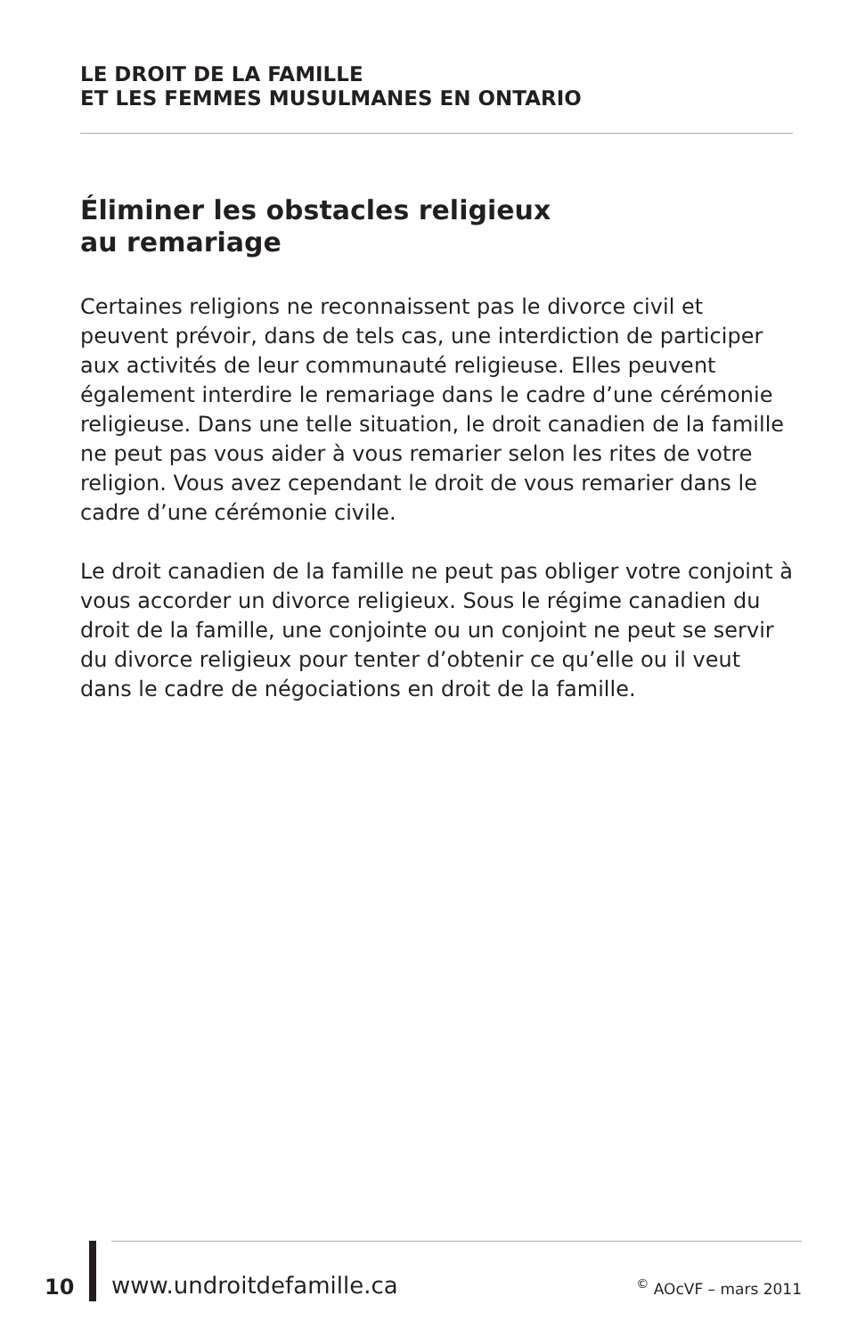LE DROIT DE LA FAMILLE
ET LES FEMMES MUSULMANES EN ONTARIO
Éliminer les obstacles religieux
au remariage
Certaines religions ne reconnaissent pas le divorce civil et peuvent prévoir, dans de tels cas, une interdiction de participer aux activités de leur communauté religieuse. Elles peuvent également interdire le remariage dans le cadre d’une cérémonie religieuse. Dans une telle situation, le droit canadien de la famille ne peut pas vous aider à vous remarier selon les rites de votre religion. Vous avez cependant le droit de vous remarier dans le cadre d’une cérémonie civile.
Le droit canadien de la famille ne peut pas obliger votre conjoint à vous accorder un divorce religieux. Sous le régime canadien du droit de la famille, une conjointe ou un conjoint ne peut se servir du divorce religieux pour tenter d’obtenir ce qu’elle ou il veut dans le cadre de négociations en droit de la famille.
10 www.undroitdefamille.ca <sup>©</sup> AOcVF – mars 2011